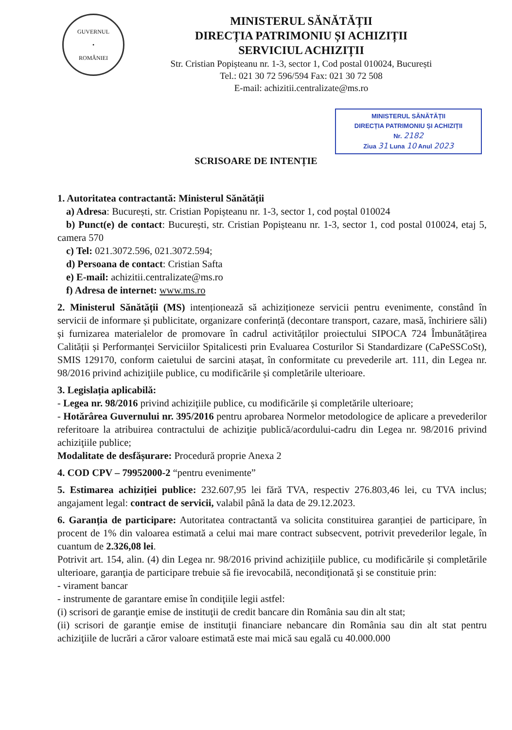GUVERNUL
•
ROMÂNIEI
MINISTERUL SĂNĂTĂȚII
DIRECȚIA PATRIMONIU ȘI ACHIZIȚII
SERVICIUL ACHIZIȚII
Str. Cristian Popișteanu nr. 1-3, sector 1, Cod postal 010024, București
Tel.: 021 30 72 596/594 Fax: 021 30 72 508
E-mail: achizitii.centralizate@ms.ro
MINISTERUL SĂNĂTĂȚII
DIRECȚIA PATRIMONIU ȘI ACHIZIȚII
Nr. 2182
Ziua 31 Luna 10 Anul 2023
SCRISOARE DE INTENȚIE
1. Autoritatea contractantă: Ministerul Sănătății
a) Adresa: București, str. Cristian Popișteanu nr. 1-3, sector 1, cod poștal 010024
b) Punct(e) de contact: București, str. Cristian Popișteanu nr. 1-3, sector 1, cod postal 010024, etaj 5, camera 570
c) Tel: 021.3072.596, 021.3072.594;
d) Persoana de contact: Cristian Safta
e) E-mail: achizitii.centralizate@ms.ro
f) Adresa de internet: www.ms.ro
2. Ministerul Sănătății (MS) intenționează să achiziționeze servicii pentru evenimente, constând în servicii de informare și publicitate, organizare conferință (decontare transport, cazare, masă, închiriere săli) și furnizarea materialelor de promovare în cadrul activităților proiectului SIPOCA 724 Îmbunătățirea Calității și Performanței Serviciilor Spitalicesti prin Evaluarea Costurilor Si Standardizare (CaPeSSCoSt), SMIS 129170, conform caietului de sarcini atașat, în conformitate cu prevederile art. 111, din Legea nr. 98/2016 privind achiziţiile publice, cu modificările și completările ulterioare.
3. Legislația aplicabilă:
- Legea nr. 98/2016 privind achiziţiile publice, cu modificările și completările ulterioare;
- Hotărârea Guvernului nr. 395/2016 pentru aprobarea Normelor metodologice de aplicare a prevederilor referitoare la atribuirea contractului de achiziţie publică/acordului-cadru din Legea nr. 98/2016 privind achiziţiile publice;
Modalitate de desfășurare: Procedură proprie Anexa 2
4. COD CPV – 79952000-2 “pentru evenimente”
5. Estimarea achiziției publice: 232.607,95 lei fără TVA, respectiv 276.803,46 lei, cu TVA inclus; angajament legal: contract de servicii, valabil până la data de 29.12.2023.
6. Garanția de participare: Autoritatea contractantă va solicita constituirea garanției de participare, în procent de 1% din valoarea estimată a celui mai mare contract subsecvent, potrivit prevederilor legale, în cuantum de 2.326,08 lei.
Potrivit art. 154, alin. (4) din Legea nr. 98/2016 privind achizițiile publice, cu modificările și completările ulterioare, garanţia de participare trebuie să fie irevocabilă, necondiţionată şi se constituie prin:
- virament bancar
- instrumente de garantare emise în condiţiile legii astfel:
(i) scrisori de garanţie emise de instituţii de credit bancare din România sau din alt stat;
(ii) scrisori de garanţie emise de instituţii financiare nebancare din România sau din alt stat pentru achiziţiile de lucrări a căror valoare estimată este mai mică sau egală cu 40.000.000